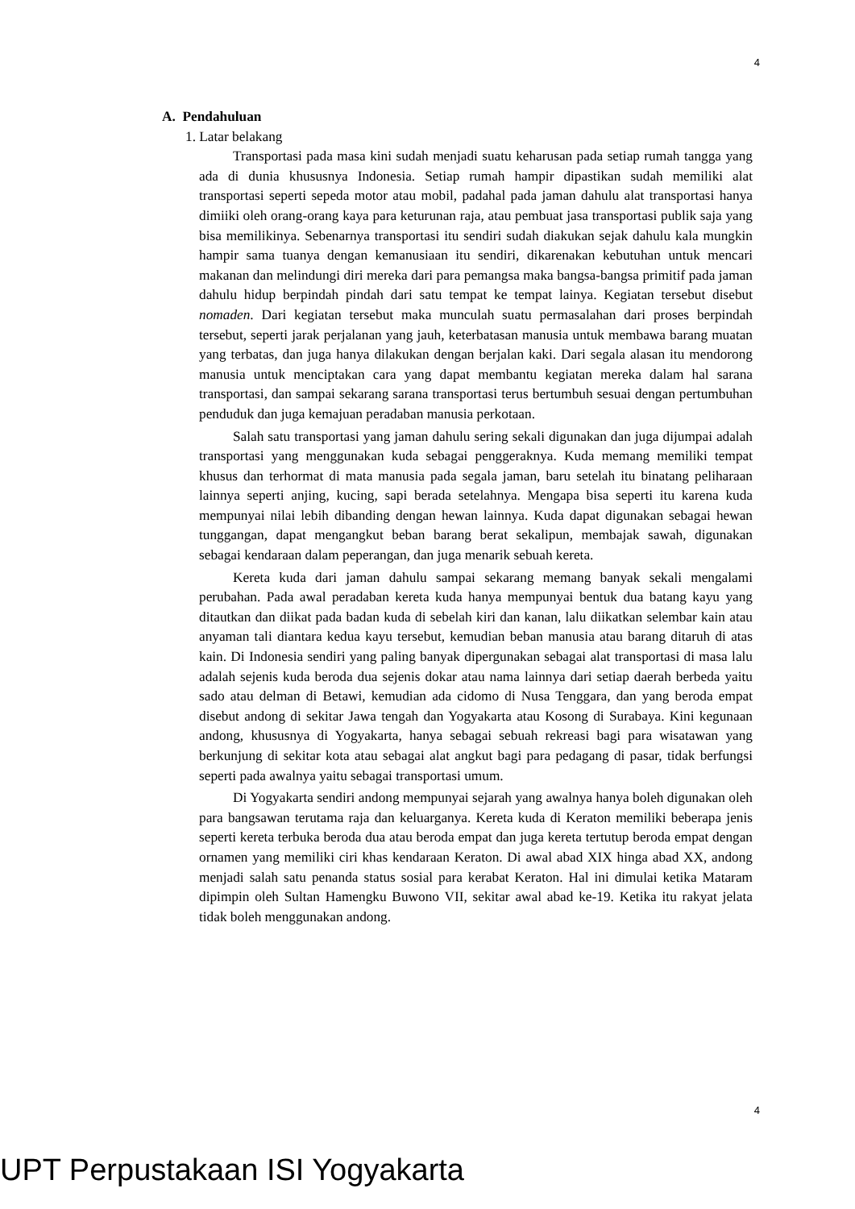4
A. Pendahuluan
1. Latar belakang
Transportasi pada masa kini sudah menjadi suatu keharusan pada setiap rumah tangga yang ada di dunia khususnya Indonesia. Setiap rumah hampir dipastikan sudah memiliki alat transportasi seperti sepeda motor atau mobil, padahal pada jaman dahulu alat transportasi hanya dimiiki oleh orang-orang kaya para keturunan raja, atau pembuat jasa transportasi publik saja yang bisa memilikinya. Sebenarnya transportasi itu sendiri sudah diakukan sejak dahulu kala mungkin hampir sama tuanya dengan kemanusiaan itu sendiri, dikarenakan kebutuhan untuk mencari makanan dan melindungi diri mereka dari para pemangsa maka bangsa-bangsa primitif pada jaman dahulu hidup berpindah pindah dari satu tempat ke tempat lainya. Kegiatan tersebut disebut nomaden. Dari kegiatan tersebut maka munculah suatu permasalahan dari proses berpindah tersebut, seperti jarak perjalanan yang jauh, keterbatasan manusia untuk membawa barang muatan yang terbatas, dan juga hanya dilakukan dengan berjalan kaki. Dari segala alasan itu mendorong manusia untuk menciptakan cara yang dapat membantu kegiatan mereka dalam hal sarana transportasi, dan sampai sekarang sarana transportasi terus bertumbuh sesuai dengan pertumbuhan penduduk dan juga kemajuan peradaban manusia perkotaan.
Salah satu transportasi yang jaman dahulu sering sekali digunakan dan juga dijumpai adalah transportasi yang menggunakan kuda sebagai penggeraknya. Kuda memang memiliki tempat khusus dan terhormat di mata manusia pada segala jaman, baru setelah itu binatang peliharaan lainnya seperti anjing, kucing, sapi berada setelahnya. Mengapa bisa seperti itu karena kuda mempunyai nilai lebih dibanding dengan hewan lainnya. Kuda dapat digunakan sebagai hewan tunggangan, dapat mengangkut beban barang berat sekalipun, membajak sawah, digunakan sebagai kendaraan dalam peperangan, dan juga menarik sebuah kereta.
Kereta kuda dari jaman dahulu sampai sekarang memang banyak sekali mengalami perubahan. Pada awal peradaban kereta kuda hanya mempunyai bentuk dua batang kayu yang ditautkan dan diikat pada badan kuda di sebelah kiri dan kanan, lalu diikatkan selembar kain atau anyaman tali diantara kedua kayu tersebut, kemudian beban manusia atau barang ditaruh di atas kain. Di Indonesia sendiri yang paling banyak dipergunakan sebagai alat transportasi di masa lalu adalah sejenis kuda beroda dua sejenis dokar atau nama lainnya dari setiap daerah berbeda yaitu sado atau delman di Betawi, kemudian ada cidomo di Nusa Tenggara, dan yang beroda empat disebut andong di sekitar Jawa tengah dan Yogyakarta atau Kosong di Surabaya. Kini kegunaan andong, khususnya di Yogyakarta, hanya sebagai sebuah rekreasi bagi para wisatawan yang berkunjung di sekitar kota atau sebagai alat angkut bagi para pedagang di pasar, tidak berfungsi seperti pada awalnya yaitu sebagai transportasi umum.
Di Yogyakarta sendiri andong mempunyai sejarah yang awalnya hanya boleh digunakan oleh para bangsawan terutama raja dan keluarganya. Kereta kuda di Keraton memiliki beberapa jenis seperti kereta terbuka beroda dua atau beroda empat dan juga kereta tertutup beroda empat dengan ornamen yang memiliki ciri khas kendaraan Keraton. Di awal abad XIX hinga abad XX, andong menjadi salah satu penanda status sosial para kerabat Keraton. Hal ini dimulai ketika Mataram dipimpin oleh Sultan Hamengku Buwono VII, sekitar awal abad ke-19. Ketika itu rakyat jelata tidak boleh menggunakan andong.
4
UPT Perpustakaan ISI Yogyakarta